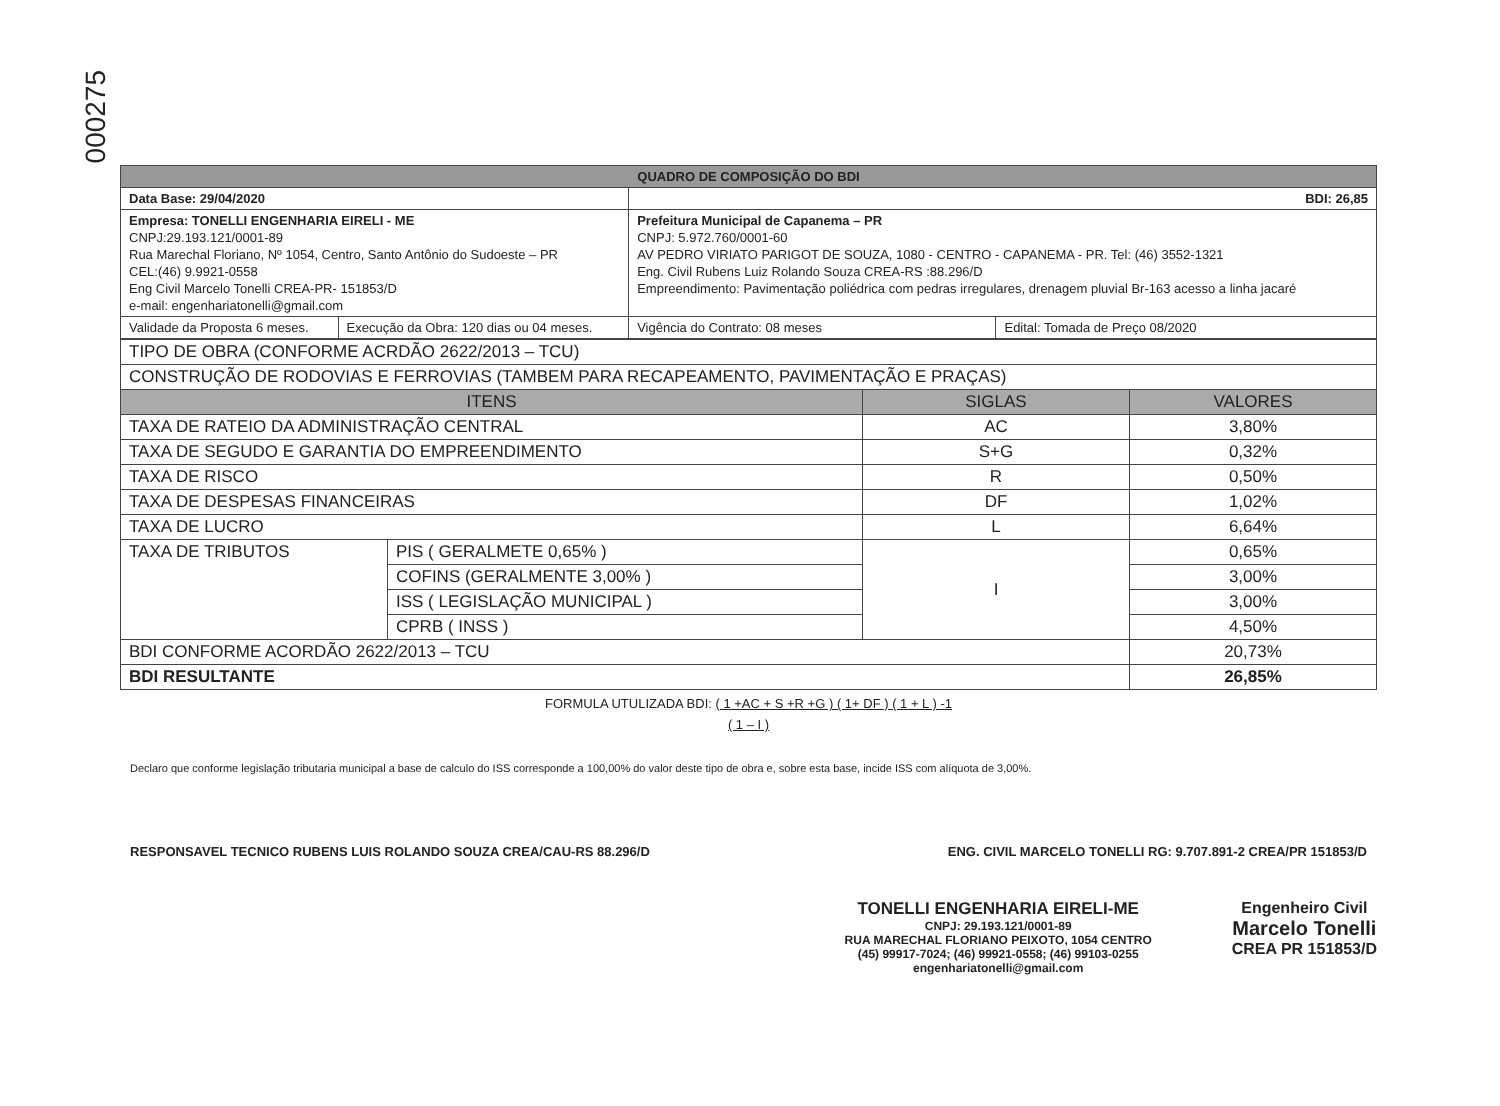000275
| QUADRO DE COMPOSIÇÃO DO BDI | | | |
| Data Base: 29/04/2020 | | BDI: 26,85 | |
| Empresa: TONELLI ENGENHARIA EIRELI - ME CNPJ:29.193.121/0001-89 Rua Marechal Floriano, Nº 1054, Centro, Santo Antônio do Sudoeste – PR CEL:(46) 9.9921-0558 Eng Civil Marcelo Tonelli CREA-PR- 151853/D e-mail: engenhariatonelli@gmail.com | | Prefeitura Municipal de Capanema – PR CNPJ: 5.972.760/0001-60 AV PEDRO VIRIATO PARIGOT DE SOUZA, 1080 - CENTRO - CAPANEMA - PR. Tel: (46) 3552-1321 Eng. Civil Rubens Luiz Rolando Souza CREA-RS :88.296/D Empreendimento: Pavimentação poliédrica com pedras irregulares, drenagem pluvial Br-163 acesso a linha jacaré | |
| Validade da Proposta 6 meses. | Execução da Obra: 120 dias ou 04 meses. | Vigência do Contrato: 08 meses | Edital: Tomada de Preço 08/2020 |
| TIPO DE OBRA (CONFORME ACRDÃO 2622/2013 – TCU) | | | |
| CONSTRUÇÃO DE RODOVIAS E FERROVIAS (TAMBEM PARA RECAPEAMENTO, PAVIMENTAÇÃO E PRAÇAS) | | | |
| ITENS | | SIGLAS | VALORES |
| TAXA DE RATEIO DA ADMINISTRAÇÃO CENTRAL | | AC | 3,80% |
| TAXA DE SEGUDO E GARANTIA DO EMPREENDIMENTO | | S+G | 0,32% |
| TAXA DE RISCO | | R | 0,50% |
| TAXA DE DESPESAS FINANCEIRAS | | DF | 1,02% |
| TAXA DE LUCRO | | L | 6,64% |
| TAXA DE TRIBUTOS | PIS ( GERALMETE 0,65% ) | I | 0,65% |
| | COFINS (GERALMENTE 3,00% ) | | 3,00% |
| | ISS ( LEGISLAÇÃO MUNICIPAL ) | | 3,00% |
| | CPRB ( INSS ) | | 4,50% |
| BDI CONFORME ACORDÃO 2622/2013 – TCU | | | 20,73% |
| BDI RESULTANTE | | | 26,85% |
FORMULA UTULIZADA BDI: ( 1 +AC + S +R +G ) ( 1+ DF ) ( 1 + L ) -1
( 1 – I )
Declaro que conforme legislação tributaria municipal a base de calculo do ISS corresponde a 100,00% do valor deste tipo de obra e, sobre esta base, incide ISS com alíquota de 3,00%.
RESPONSAVEL TECNICO RUBENS LUIS ROLANDO SOUZA CREA/CAU-RS 88.296/D ENG. CIVIL MARCELO TONELLI RG: 9.707.891-2 CREA/PR 151853/D
TONELLI ENGENHARIA EIRELI-ME
CNPJ: 29.193.121/0001-89
RUA MARECHAL FLORIANO PEIXOTO, 1054 CENTRO
(45) 99917-7024; (46) 99921-0558; (46) 99103-0255
engenhariatonelli@gmail.com
Engenheiro Civil
Marcelo Tonelli
CREA PR 151853/D